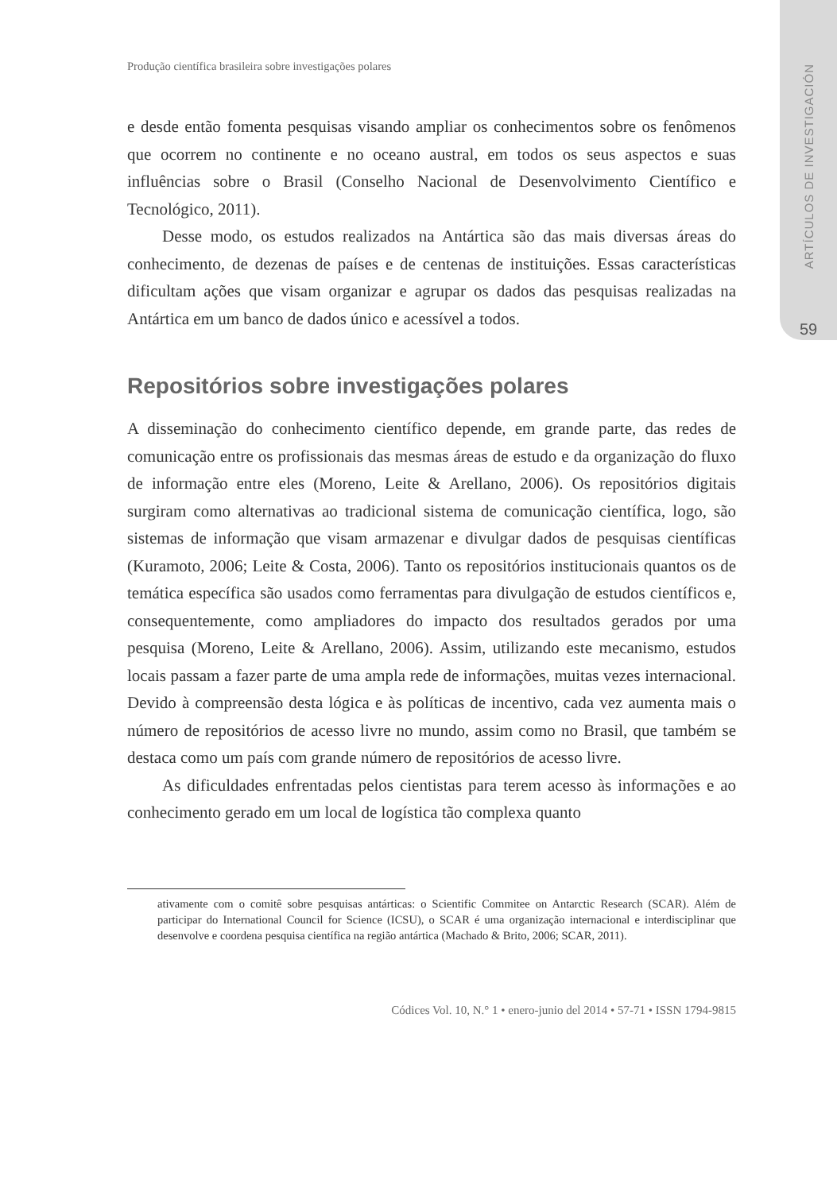ARTÍCULOS DE INVESTIGACIÓN
59
Produção científica brasileira sobre investigações polares
e desde então fomenta pesquisas visando ampliar os conhecimentos sobre os fenômenos que ocorrem no continente e no oceano austral, em todos os seus aspectos e suas influências sobre o Brasil (Conselho Nacional de Desenvolvimento Científico e Tecnológico, 2011).
Desse modo, os estudos realizados na Antártica são das mais diversas áreas do conhecimento, de dezenas de países e de centenas de instituições. Essas características dificultam ações que visam organizar e agrupar os dados das pesquisas realizadas na Antártica em um banco de dados único e acessível a todos.
Repositórios sobre investigações polares
A disseminação do conhecimento científico depende, em grande parte, das redes de comunicação entre os profissionais das mesmas áreas de estudo e da organização do fluxo de informação entre eles (Moreno, Leite & Arellano, 2006). Os repositórios digitais surgiram como alternativas ao tradicional sistema de comunicação científica, logo, são sistemas de informação que visam armazenar e divulgar dados de pesquisas científicas (Kuramoto, 2006; Leite & Costa, 2006). Tanto os repositórios institucionais quantos os de temática específica são usados como ferramentas para divulgação de estudos científicos e, consequentemente, como ampliadores do impacto dos resultados gerados por uma pesquisa (Moreno, Leite & Arellano, 2006). Assim, utilizando este mecanismo, estudos locais passam a fazer parte de uma ampla rede de informações, muitas vezes internacional. Devido à compreensão desta lógica e às políticas de incentivo, cada vez aumenta mais o número de repositórios de acesso livre no mundo, assim como no Brasil, que também se destaca como um país com grande número de repositórios de acesso livre.
As dificuldades enfrentadas pelos cientistas para terem acesso às informações e ao conhecimento gerado em um local de logística tão complexa quanto
ativamente com o comitê sobre pesquisas antárticas: o Scientific Commitee on Antarctic Research (SCAR). Além de participar do International Council for Science (ICSU), o SCAR é uma organização internacional e interdisciplinar que desenvolve e coordena pesquisa científica na região antártica (Machado & Brito, 2006; SCAR, 2011).
Códices Vol. 10, N.° 1 • enero-junio del 2014 • 57-71 • ISSN 1794-9815